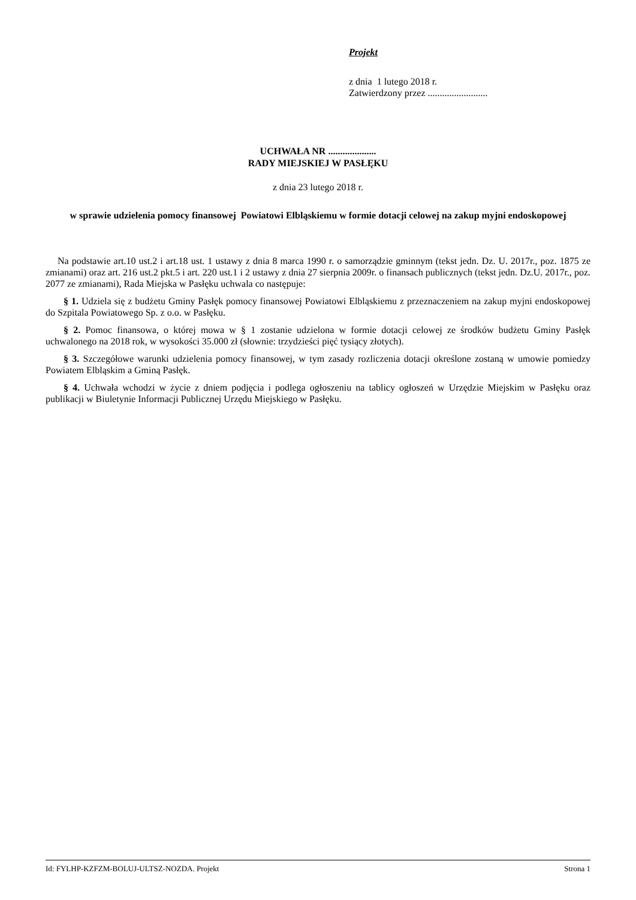Projekt
z dnia 1 lutego 2018 r.
Zatwierdzony przez .........................
UCHWAŁA NR ....................
RADY MIEJSKIEJ W PASŁĘKU
z dnia 23 lutego 2018 r.
w sprawie udzielenia pomocy finansowej Powiatowi Elbląskiemu w formie dotacji celowej na zakup myjni endoskopowej
Na podstawie art.10 ust.2 i art.18 ust. 1 ustawy z dnia 8 marca 1990 r. o samorządzie gminnym (tekst jedn. Dz. U. 2017r., poz. 1875 ze zmianami) oraz art. 216 ust.2 pkt.5 i art. 220 ust.1 i 2 ustawy z dnia 27 sierpnia 2009r. o finansach publicznych (tekst jedn. Dz.U. 2017r., poz. 2077 ze zmianami), Rada Miejska w Pasłęku uchwala co następuje:
§ 1. Udziela się z budżetu Gminy Pasłęk pomocy finansowej Powiatowi Elbląskiemu z przeznaczeniem na zakup myjni endoskopowej do Szpitala Powiatowego Sp. z o.o. w Pasłęku.
§ 2. Pomoc finansowa, o której mowa w § 1 zostanie udzielona w formie dotacji celowej ze środków budżetu Gminy Pasłęk uchwalonego na 2018 rok, w wysokości 35.000 zł (słownie: trzydzieści pięć tysiący złotych).
§ 3. Szczegółowe warunki udzielenia pomocy finansowej, w tym zasady rozliczenia dotacji określone zostaną w umowie pomiedzy Powiatem Elbląskim a Gminą Pasłęk.
§ 4. Uchwała wchodzi w życie z dniem podjęcia i podlega ogłoszeniu na tablicy ogłoszeń w Urzędzie Miejskim w Pasłęku oraz publikacji w Biuletynie Informacji Publicznej Urzędu Miejskiego w Pasłęku.
Id: FYLHP-KZFZM-BOLUJ-ULTSZ-NOZDA. Projekt Strona 1